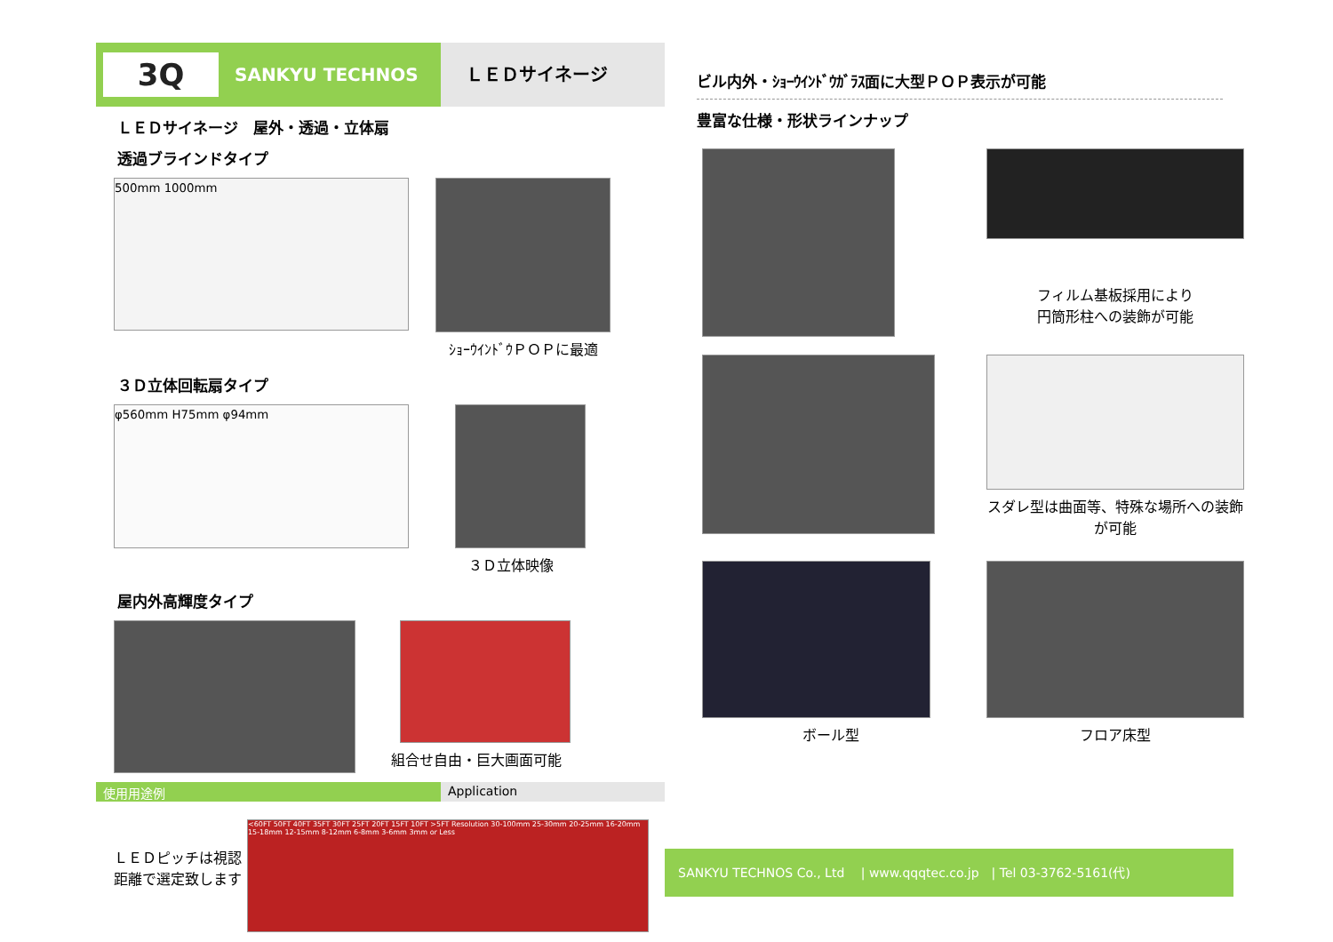3Q
SANKYU TECHNOS
ＬＥＤサイネージ
ＬＥＤサイネージ　屋外・透過・立体扇
透過ブラインドタイプ
500mm 1000mm
ｼｮｰｳｲﾝﾄﾞｳＰＯＰに最適
３Ｄ立体回転扇タイプ
φ560mm H75mm φ94mm
３Ｄ立体映像
屋内外高輝度タイプ
組合せ自由・巨大画面可能
使用用途例 Application
ＬＥＤピッチは視認距離で選定致します
<60FT 50FT 40FT 35FT 30FT 25FT 20FT 15FT 10FT >5FT Resolution 30-100mm 25-30mm 20-25mm 16-20mm 15-18mm 12-15mm 8-12mm 6-8mm 3-6mm 3mm or Less
ビル内外・ｼｮｰｳｲﾝﾄﾞｳｶﾞﾗｽ面に大型ＰＯＰ表示が可能
豊富な仕様・形状ラインナップ
フィルム基板採用により
円筒形柱への装飾が可能
スダレ型は曲面等、特殊な場所への装飾が可能
ボール型
フロア床型
SANKYU TECHNOS Co., Ltd　 | www.qqqtec.co.jp　| Tel 03-3762-5161(代)